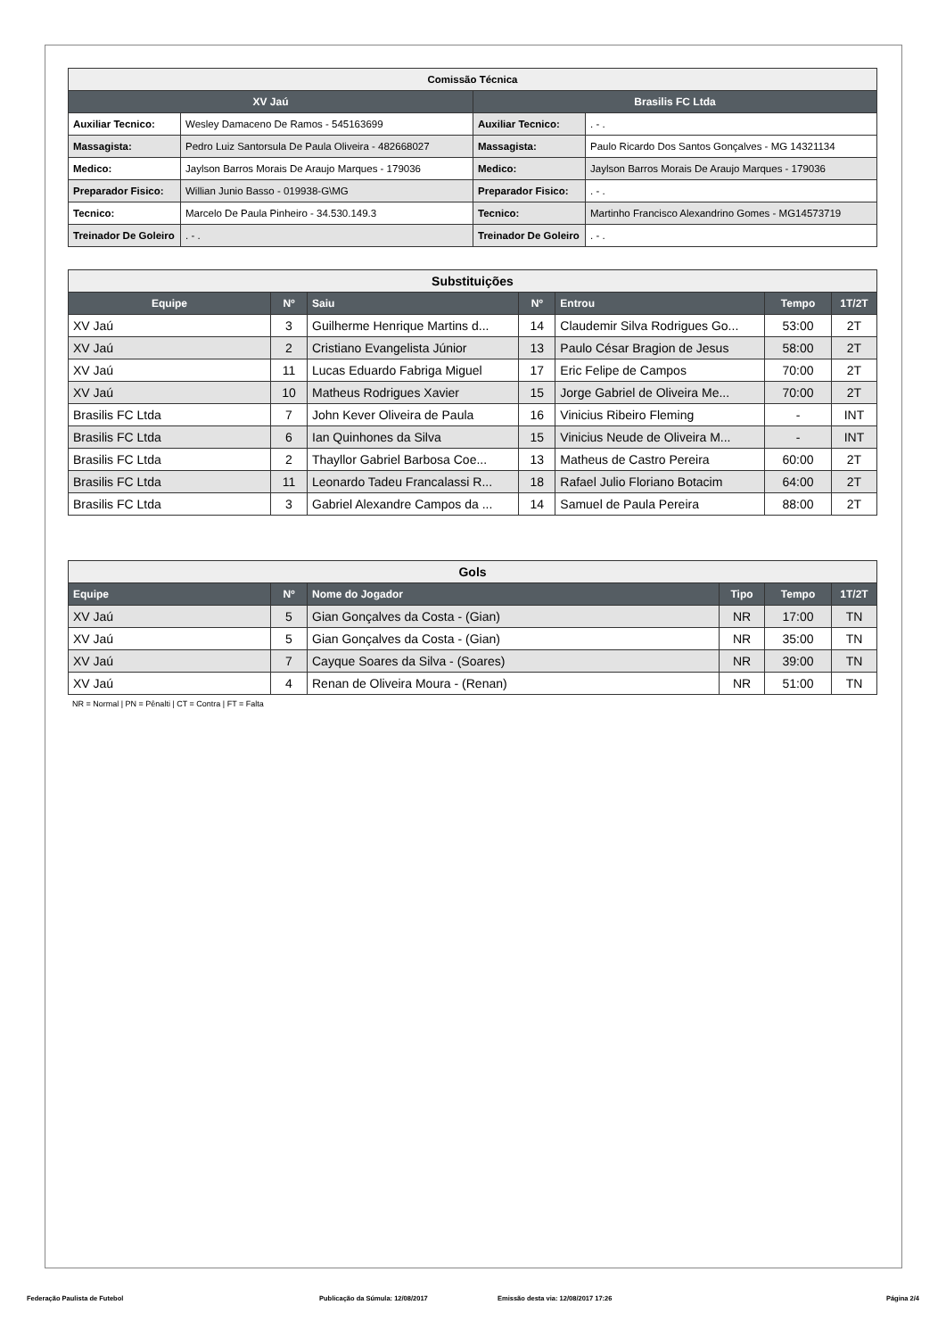| Comissão Técnica | | | |
| XV Jaú | | Brasilis FC Ltda | |
| Auxiliar Tecnico: | Wesley Damaceno De Ramos - 545163699 | Auxiliar Tecnico: | . - . |
| Massagista: | Pedro Luiz Santorsula De Paula Oliveira - 482668027 | Massagista: | Paulo Ricardo Dos Santos Gonçalves - MG 14321134 |
| Medico: | Jaylson Barros Morais De Araujo Marques - 179036 | Medico: | Jaylson Barros Morais De Araujo Marques - 179036 |
| Preparador Fisico: | Willian Junio Basso - 019938-G\MG | Preparador Fisico: | . - . |
| Tecnico: | Marcelo De Paula Pinheiro - 34.530.149.3 | Tecnico: | Martinho Francisco Alexandrino Gomes - MG14573719 |
| Treinador De Goleiro | . - . | Treinador De Goleiro | . - . |
| Substituições | | | | | | |
| Equipe | Nº | Saiu | Nº | Entrou | Tempo | 1T/2T |
| XV Jaú | 3 | Guilherme Henrique Martins d... | 14 | Claudemir Silva Rodrigues Go... | 53:00 | 2T |
| XV Jaú | 2 | Cristiano Evangelista Júnior | 13 | Paulo César Bragion de Jesus | 58:00 | 2T |
| XV Jaú | 11 | Lucas Eduardo Fabriga Miguel | 17 | Eric Felipe de Campos | 70:00 | 2T |
| XV Jaú | 10 | Matheus Rodrigues Xavier | 15 | Jorge Gabriel de Oliveira Me... | 70:00 | 2T |
| Brasilis FC Ltda | 7 | John Kever Oliveira de Paula | 16 | Vinicius Ribeiro Fleming | - | INT |
| Brasilis FC Ltda | 6 | Ian Quinhones da Silva | 15 | Vinicius Neude de Oliveira M... | - | INT |
| Brasilis FC Ltda | 2 | Thayllor Gabriel Barbosa Coe... | 13 | Matheus de Castro Pereira | 60:00 | 2T |
| Brasilis FC Ltda | 11 | Leonardo Tadeu Francalassi R... | 18 | Rafael Julio Floriano Botacim | 64:00 | 2T |
| Brasilis FC Ltda | 3 | Gabriel Alexandre Campos da ... | 14 | Samuel de Paula Pereira | 88:00 | 2T |
| Gols | | | | | |
| Equipe | Nº | Nome do Jogador | Tipo | Tempo | 1T/2T |
| XV Jaú | 5 | Gian Gonçalves da Costa - (Gian) | NR | 17:00 | TN |
| XV Jaú | 5 | Gian Gonçalves da Costa - (Gian) | NR | 35:00 | TN |
| XV Jaú | 7 | Cayque Soares da Silva - (Soares) | NR | 39:00 | TN |
| XV Jaú | 4 | Renan de Oliveira Moura - (Renan) | NR | 51:00 | TN |
NR = Normal | PN = Pênalti | CT = Contra | FT = Falta
Federação Paulista de Futebol Publicação da Súmula: 12/08/2017 Emissão desta via: 12/08/2017 17:26 Página 2/4